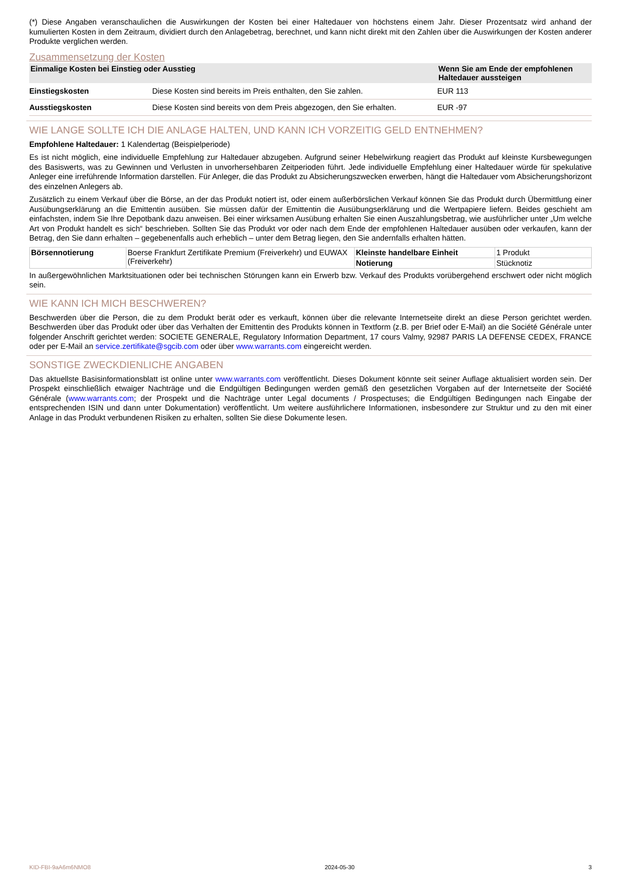(*) Diese Angaben veranschaulichen die Auswirkungen der Kosten bei einer Haltedauer von höchstens einem Jahr. Dieser Prozentsatz wird anhand der kumulierten Kosten in dem Zeitraum, dividiert durch den Anlagebetrag, berechnet, und kann nicht direkt mit den Zahlen über die Auswirkungen der Kosten anderer Produkte verglichen werden.
Zusammensetzung der Kosten
| Einmalige Kosten bei Einstieg oder Ausstieg | | Wenn Sie am Ende der empfohlenen Haltedauer aussteigen |
| --- | --- | --- |
| Einstiegskosten | Diese Kosten sind bereits im Preis enthalten, den Sie zahlen. | EUR 113 |
| Ausstiegskosten | Diese Kosten sind bereits von dem Preis abgezogen, den Sie erhalten. | EUR -97 |
WIE LANGE SOLLTE ICH DIE ANLAGE HALTEN, UND KANN ICH VORZEITIG GELD ENTNEHMEN?
Empfohlene Haltedauer: 1 Kalendertag (Beispielperiode)
Es ist nicht möglich, eine individuelle Empfehlung zur Haltedauer abzugeben. Aufgrund seiner Hebelwirkung reagiert das Produkt auf kleinste Kursbewegungen des Basiswerts, was zu Gewinnen und Verlusten in unvorhersehbaren Zeitperioden führt. Jede individuelle Empfehlung einer Haltedauer würde für spekulative Anleger eine irreführende Information darstellen. Für Anleger, die das Produkt zu Absicherungszwecken erwerben, hängt die Haltedauer vom Absicherungshorizont des einzelnen Anlegers ab.
Zusätzlich zu einem Verkauf über die Börse, an der das Produkt notiert ist, oder einem außerbörslichen Verkauf können Sie das Produkt durch Übermittlung einer Ausübungserklärung an die Emittentin ausüben. Sie müssen dafür der Emittentin die Ausübungserklärung und die Wertpapiere liefern. Beides geschieht am einfachsten, indem Sie Ihre Depotbank dazu anweisen. Bei einer wirksamen Ausübung erhalten Sie einen Auszahlungsbetrag, wie ausführlicher unter „Um welche Art von Produkt handelt es sich“ beschrieben. Sollten Sie das Produkt vor oder nach dem Ende der empfohlenen Haltedauer ausüben oder verkaufen, kann der Betrag, den Sie dann erhalten – gegebenenfalls auch erheblich – unter dem Betrag liegen, den Sie andernfalls erhalten hätten.
| Börsennotierung | Boerse Frankfurt Zertifikate Premium (Freiverkehr) und EUWAX (Freiverkehr) | Kleinste handelbare Einheit | 1 Produkt |
| | | Notierung | Stücknotiz |
In außergewöhnlichen Marktsituationen oder bei technischen Störungen kann ein Erwerb bzw. Verkauf des Produkts vorübergehend erschwert oder nicht möglich sein.
WIE KANN ICH MICH BESCHWEREN?
Beschwerden über die Person, die zu dem Produkt berät oder es verkauft, können über die relevante Internetseite direkt an diese Person gerichtet werden. Beschwerden über das Produkt oder über das Verhalten der Emittentin des Produkts können in Textform (z.B. per Brief oder E-Mail) an die Société Générale unter folgender Anschrift gerichtet werden: SOCIETE GENERALE, Regulatory Information Department, 17 cours Valmy, 92987 PARIS LA DEFENSE CEDEX, FRANCE oder per E-Mail an service.zertifikate@sgcib.com oder über www.warrants.com eingereicht werden.
SONSTIGE ZWECKDIENLICHE ANGABEN
Das aktuellste Basisinformationsblatt ist online unter www.warrants.com veröffentlicht. Dieses Dokument könnte seit seiner Auflage aktualisiert worden sein. Der Prospekt einschließlich etwaiger Nachträge und die Endgültigen Bedingungen werden gemäß den gesetzlichen Vorgaben auf der Internetseite der Société Générale (www.warrants.com; der Prospekt und die Nachträge unter Legal documents / Prospectuses; die Endgültigen Bedingungen nach Eingabe der entsprechenden ISIN und dann unter Dokumentation) veröffentlicht. Um weitere ausführlichere Informationen, insbesondere zur Struktur und zu den mit einer Anlage in das Produkt verbundenen Risiken zu erhalten, sollten Sie diese Dokumente lesen.
KID-FBI-9aA6m6NMO8 2024-05-30 3